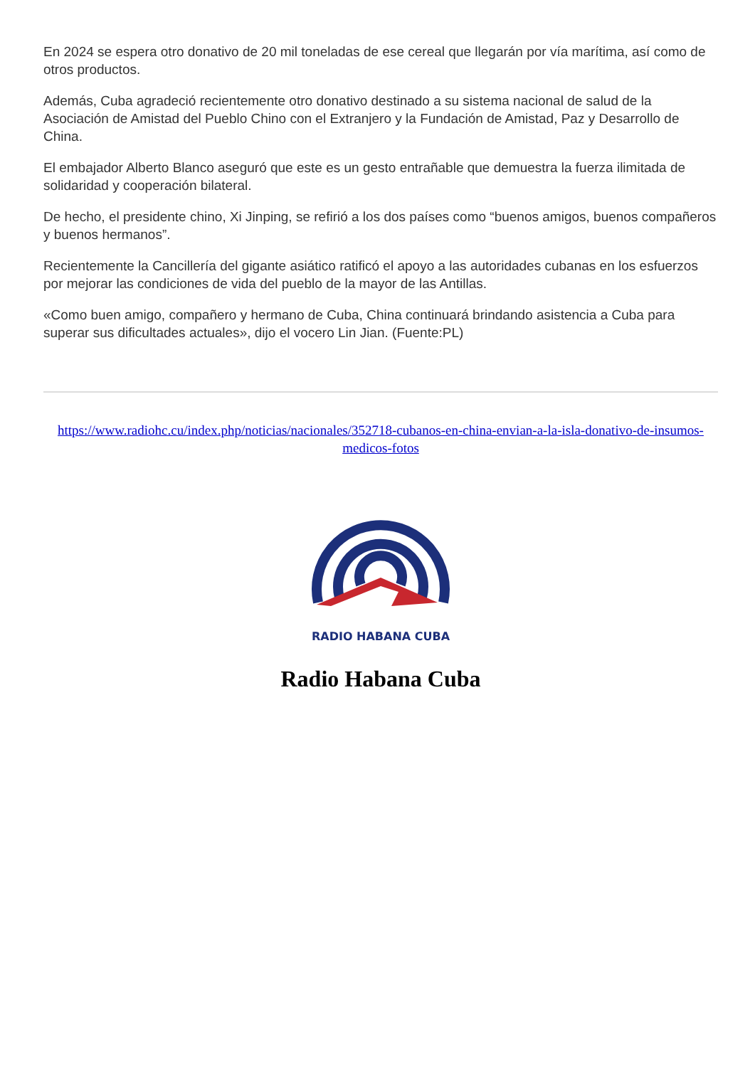En 2024 se espera otro donativo de 20 mil toneladas de ese cereal que llegarán por vía marítima, así como de otros productos.
Además, Cuba agradeció recientemente otro donativo destinado a su sistema nacional de salud de la Asociación de Amistad del Pueblo Chino con el Extranjero y la Fundación de Amistad, Paz y Desarrollo de China.
El embajador Alberto Blanco aseguró que este es un gesto entrañable que demuestra la fuerza ilimitada de solidaridad y cooperación bilateral.
De hecho, el presidente chino, Xi Jinping, se refirió a los dos países como “buenos amigos, buenos compañeros y buenos hermanos”.
Recientemente la Cancillería del gigante asiático ratificó el apoyo a las autoridades cubanas en los esfuerzos por mejorar las condiciones de vida del pueblo de la mayor de las Antillas.
«Como buen amigo, compañero y hermano de Cuba, China continuará brindando asistencia a Cuba para superar sus dificultades actuales», dijo el vocero Lin Jian. (Fuente:PL)
https://www.radiohc.cu/index.php/noticias/nacionales/352718-cubanos-en-china-envian-a-la-isla-donativo-de-insumos-medicos-fotos
RADIO HABANA CUBA
Radio Habana Cuba